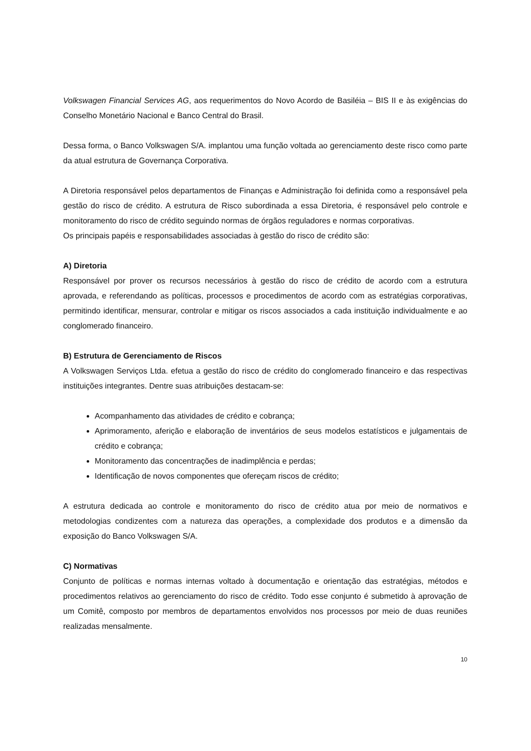Volkswagen Financial Services AG, aos requerimentos do Novo Acordo de Basiléia – BIS II e às exigências do Conselho Monetário Nacional e Banco Central do Brasil.
Dessa forma, o Banco Volkswagen S/A. implantou uma função voltada ao gerenciamento deste risco como parte da atual estrutura de Governança Corporativa.
A Diretoria responsável pelos departamentos de Finanças e Administração foi definida como a responsável pela gestão do risco de crédito. A estrutura de Risco subordinada a essa Diretoria, é responsável pelo controle e monitoramento do risco de crédito seguindo normas de órgãos reguladores e normas corporativas.
Os principais papéis e responsabilidades associadas à gestão do risco de crédito são:
A) Diretoria
Responsável por prover os recursos necessários à gestão do risco de crédito de acordo com a estrutura aprovada, e referendando as políticas, processos e procedimentos de acordo com as estratégias corporativas, permitindo identificar, mensurar, controlar e mitigar os riscos associados a cada instituição individualmente e ao conglomerado financeiro.
B) Estrutura de Gerenciamento de Riscos
A Volkswagen Serviços Ltda. efetua a gestão do risco de crédito do conglomerado financeiro e das respectivas instituições integrantes. Dentre suas atribuições destacam-se:
Acompanhamento das atividades de crédito e cobrança;
Aprimoramento, aferição e elaboração de inventários de seus modelos estatísticos e julgamentais de crédito e cobrança;
Monitoramento das concentrações de inadimplência e perdas;
Identificação de novos componentes que ofereçam riscos de crédito;
A estrutura dedicada ao controle e monitoramento do risco de crédito atua por meio de normativos e metodologias condizentes com a natureza das operações, a complexidade dos produtos e a dimensão da exposição do Banco Volkswagen S/A.
C) Normativas
Conjunto de políticas e normas internas voltado à documentação e orientação das estratégias, métodos e procedimentos relativos ao gerenciamento do risco de crédito. Todo esse conjunto é submetido à aprovação de um Comitê, composto por membros de departamentos envolvidos nos processos por meio de duas reuniões realizadas mensalmente.
10